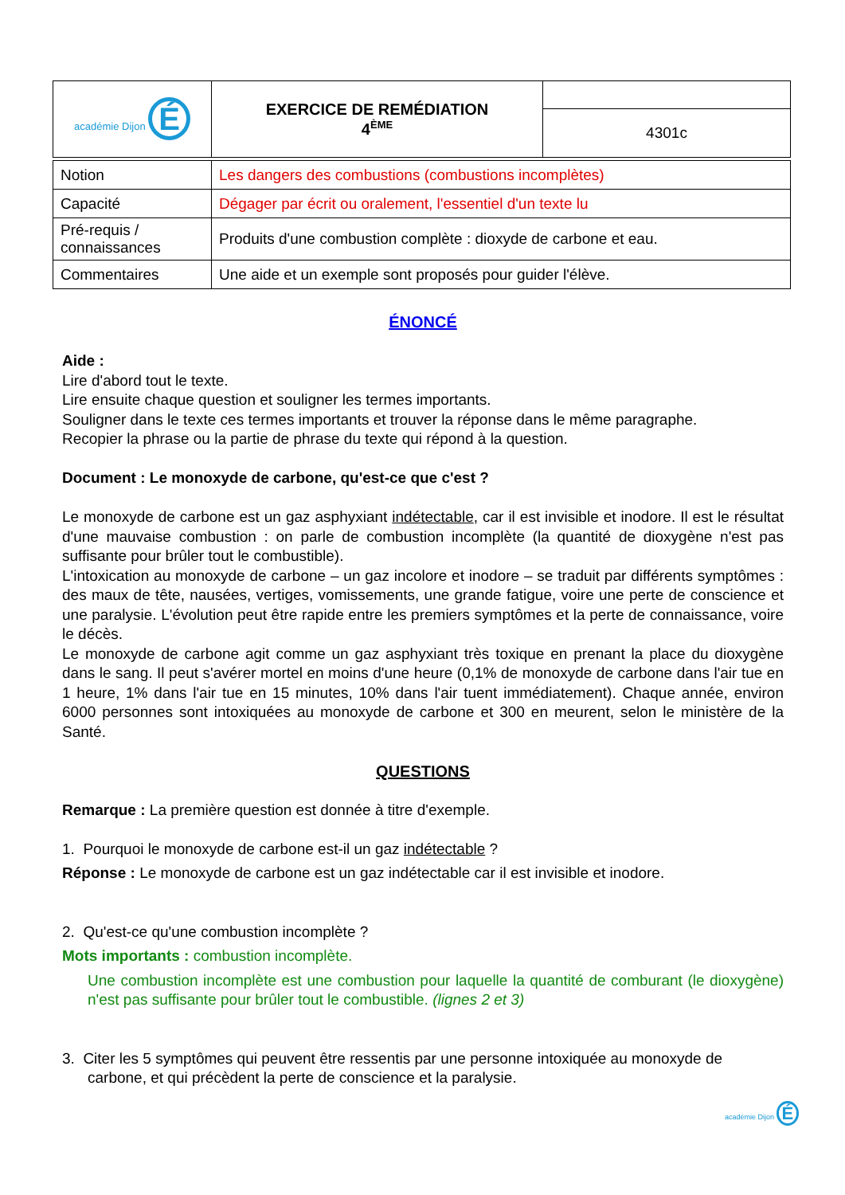| académie Dijon É | EXERCICE DE REMÉDIATION 4<sup>ÈME</sup> | |
| | | 4301c |
| Notion | Les dangers des combustions (combustions incomplètes) |
| Capacité | Dégager par écrit ou oralement, l'essentiel d'un texte lu |
| Pré-requis / connaissances | Produits d'une combustion complète : dioxyde de carbone et eau. |
| Commentaires | Une aide et un exemple sont proposés pour guider l'élève. |
ÉNONCÉ
Aide :
Lire d'abord tout le texte.
Lire ensuite chaque question et souligner les termes importants.
Souligner dans le texte ces termes importants et trouver la réponse dans le même paragraphe.
Recopier la phrase ou la partie de phrase du texte qui répond à la question.
Document : Le monoxyde de carbone, qu'est-ce que c'est ?
Le monoxyde de carbone est un gaz asphyxiant indétectable, car il est invisible et inodore. Il est le résultat d'une mauvaise combustion : on parle de combustion incomplète (la quantité de dioxygène n'est pas suffisante pour brûler tout le combustible).
L'intoxication au monoxyde de carbone – un gaz incolore et inodore – se traduit par différents symptômes : des maux de tête, nausées, vertiges, vomissements, une grande fatigue, voire une perte de conscience et une paralysie. L'évolution peut être rapide entre les premiers symptômes et la perte de connaissance, voire le décès.
Le monoxyde de carbone agit comme un gaz asphyxiant très toxique en prenant la place du dioxygène dans le sang. Il peut s'avérer mortel en moins d'une heure (0,1% de monoxyde de carbone dans l'air tue en 1 heure, 1% dans l'air tue en 15 minutes, 10% dans l'air tuent immédiatement). Chaque année, environ 6000 personnes sont intoxiquées au monoxyde de carbone et 300 en meurent, selon le ministère de la Santé.
QUESTIONS
Remarque : La première question est donnée à titre d'exemple.
1. Pourquoi le monoxyde de carbone est-il un gaz indétectable ?
Réponse : Le monoxyde de carbone est un gaz indétectable car il est invisible et inodore.
2. Qu'est-ce qu'une combustion incomplète ?
Mots importants : combustion incomplète.
Une combustion incomplète est une combustion pour laquelle la quantité de comburant (le dioxygène) n'est pas suffisante pour brûler tout le combustible. (lignes 2 et 3)
3. Citer les 5 symptômes qui peuvent être ressentis par une personne intoxiquée au monoxyde de carbone, et qui précèdent la perte de conscience et la paralysie.
académie Dijon É